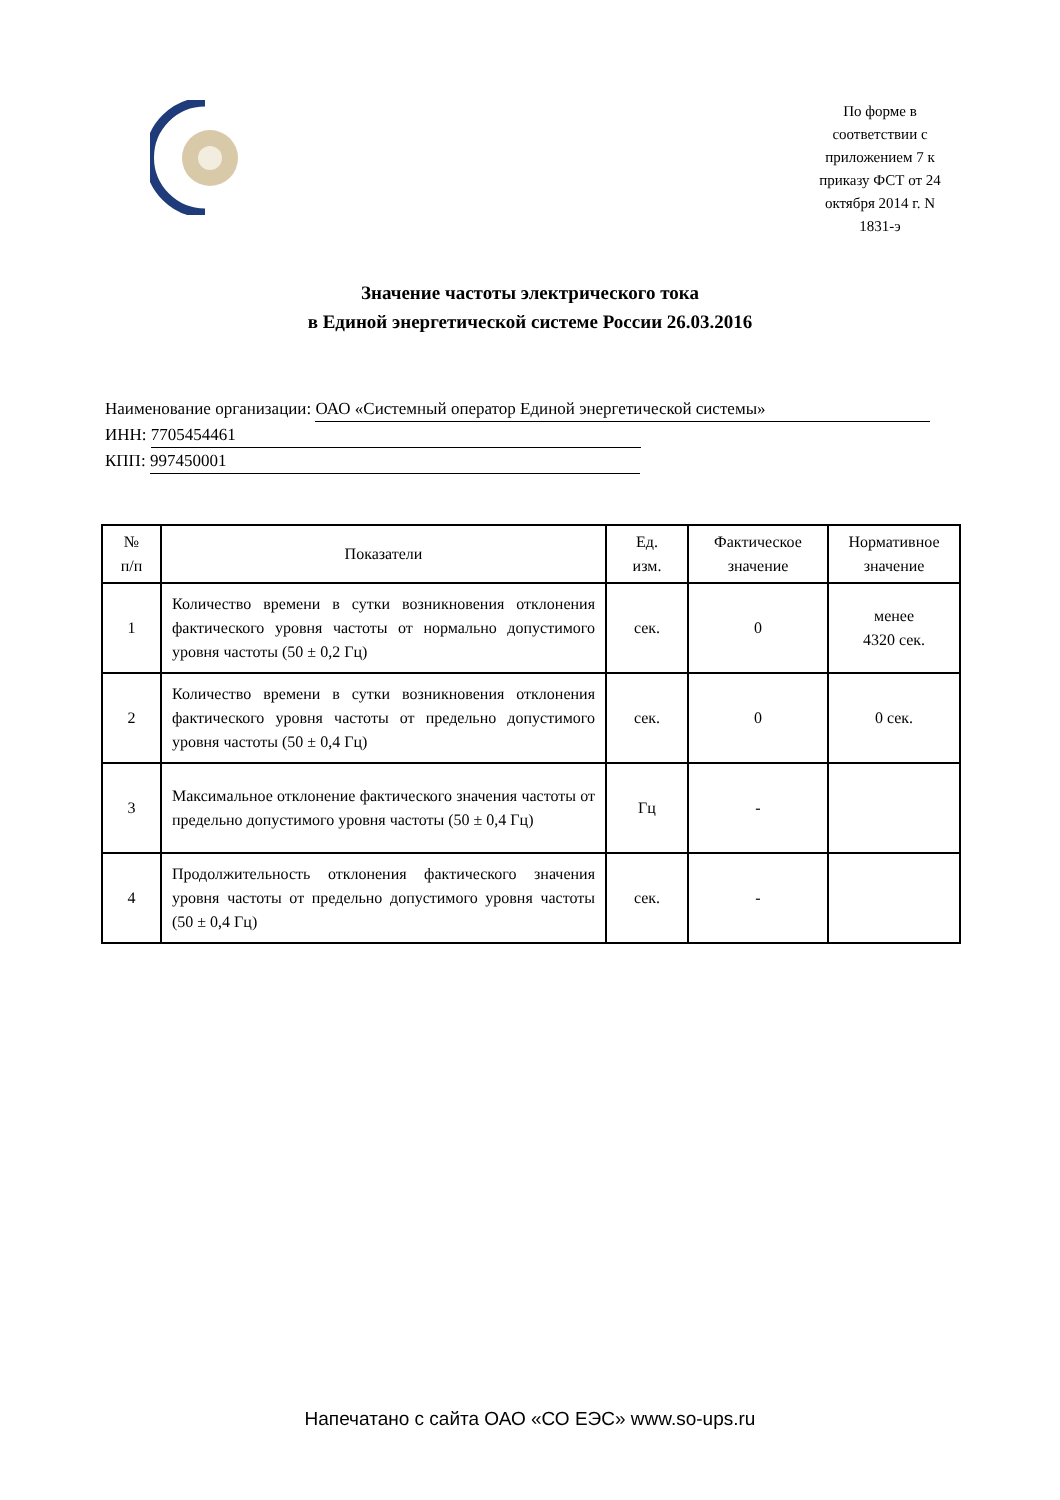По форме в соответствии с приложением 7 к приказу ФСТ от 24 октября 2014 г. N 1831-э
Значение частоты электрического тока
в Единой энергетической системе России 26.03.2016
Наименование организации: ОАО «Системный оператор Единой энергетической системы»
ИНН: 7705454461
КПП: 997450001
| № п/п | Показатели | Ед. изм. | Фактическое значение | Нормативное значение |
| --- | --- | --- | --- | --- |
| 1 | Количество времени в сутки возникновения отклонения фактического уровня частоты от нормально допустимого уровня частоты (50 ± 0,2 Гц) | сек. | 0 | менее 4320 сек. |
| 2 | Количество времени в сутки возникновения отклонения фактического уровня частоты от предельно допустимого уровня частоты (50 ± 0,4 Гц) | сек. | 0 | 0 сек. |
| 3 | Максимальное отклонение фактического значения частоты от предельно допустимого уровня частоты (50 ± 0,4 Гц) | Гц | - | |
| 4 | Продолжительность отклонения фактического значения уровня частоты от предельно допустимого уровня частоты (50 ± 0,4 Гц) | сек. | - | |
Напечатано с сайта ОАО «СО ЕЭС» www.so-ups.ru